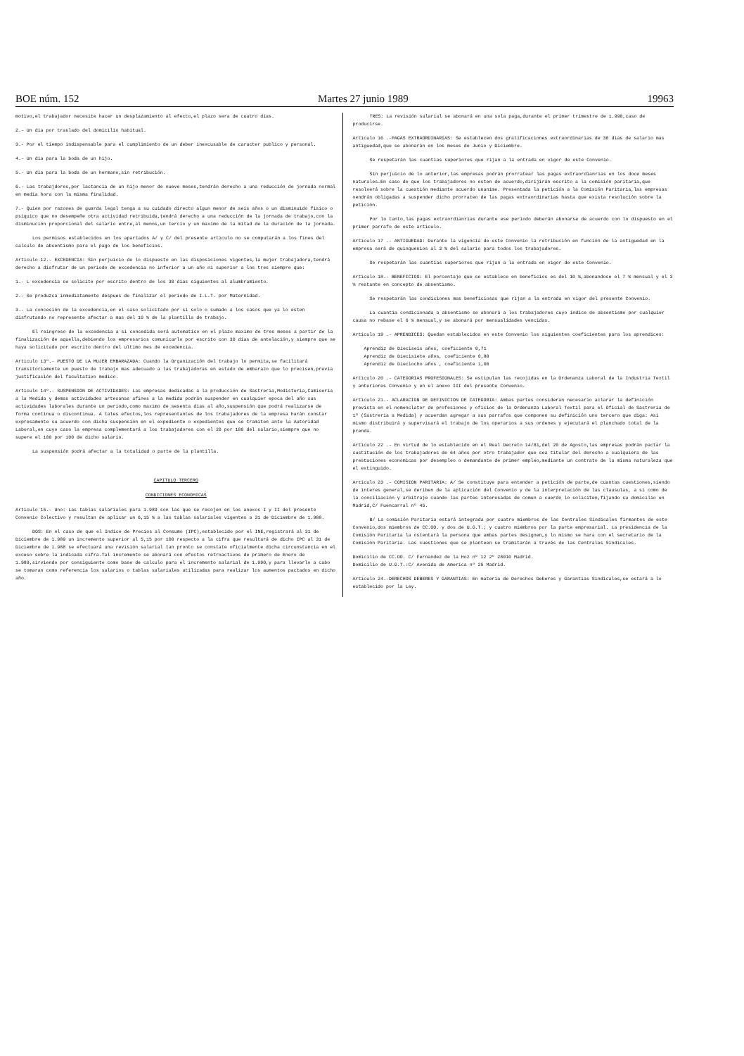BOE núm. 152 Martes 27 junio 1989 19963
motivo,el trabajador necesite hacer un desplazamiento al efecto,el plazo sera de cuatro dias.
2.- Un dia por traslado del domicilio habitual.
3.- Por el tiempo indispensable para el cumplimiento de un deber inexcusable de caracter publico y personal.
4.- Un dia para la boda de un hijo.
5.- Un dia para la boda de un hermano,sin retribución.
6.- Las trabajdores,por lactancia de un hijo menor de nueve meses,tendrán derecho a una reducción de jornada normal en media hora con la misma finalidad.
7.- Quien por razones de guarda legal tenga a su cuidado directo algun menor de seis años o un disminuido fisico o psiquico que no desempeñe otra actividad retribuida,tendrá derecho a una reducción de la jornada de trabajo,con la disminución proporcional del salario entre,al menos,un tercio y un maximo de la mitad de la duración de la jornada.
Los permisos establecidos en los apartados A/ y C/ del presente articulo no se computarán a los fines del calculo de absentismo para el pago de los beneficios.
Articulo 12.- EXCEDENCIA: Sin perjuicio de lo dispuesto en las disposiciones vigentes,la mujer trabajadora,tendrá derecho a disfrutar de un periodo de excedencia no inferior a un año ni superior a los tres siempre que:
1.- L excedencia se solicite por escrito dentro de los 30 dias siguientes al alumbramiento.
2.- Se produzca inmediatamente despues de finalizar el periodo de I.L.T. por Maternidad.
3.- La concesión de la excedencia,en el caso solicitado por si solo o sumado a los casos que ya lo esten disfrutando no represente afectar a mas del 10 % de la plantilla de trabajo.
El reingreso de la excedencia a si concedida será automatico en el plazo maximo de tres meses a partir de la finalización de aquella,debiendo los empresarios comunicarlo por escrito con 30 dias de antelación,y siempre que se haya solicitado por escrito dentro del ultimo mes de excedencia.
Articulo 13º.- PUESTO DE LA MUJER EMBARAZADA: Cuando la Organización del trabajo lo permita,se facilitará transitoriamente un puesto de trabajo mas adecuado a las trabajadoras en estado de embarazo que lo precisen,previa justificación del facultativo medico.
Articulo 14º.- SUSPENSION DE ACTIVIDADES: Las empresas dedicadas a la producción de Sastreria,Modisteria,Camiseria a la Medida y demas actividades artesanas afines a la medida podrán suspender en cualquier epoca del año sus actividades laborales durante un periodo,como maximo de sesenta dias al año,suspensión que podrá realizarse de forma continua o discontinua. A tales efectos,los representantes de los trabajadores de la empresa harán constar expresamente su acuerdo con dicha suspensión en el expediente o expedientes que se tramiten ante la Autoridad Laboral,en cuyo caso la empresa complementará a los trabajadores con el 20 por 100 del salario,siempre que no supere el 100 por 100 de dicho salario.
La suspensión podrá afectar a la totalidad o parte de la plantilla.
CAPITULO TERCERO
CONDICIONES ECONOMICAS
Articulo 15.- Uno: Las tablas salariales para 1.989 son las que se recojen en los anexos I y II del presente Convenio Colectivo y resultan de aplicar un 6,15 % a las tablas salariales vigentes a 31 de Diciembre de 1.988.
DOS: En el caso de que el Indice de Precios al Consumo (IPC),establecido por el INE,registrará al 31 de Diciembre de 1.989 un incremento superior al 5,15 por 100 respecto a la cifra que resultará de dicho IPC al 31 de Diciembre de 1.988 se efectuará una revisión salarial tan pronto se constate oficialmente dicha circunstancia en el exceso sobre la indicada cifra.Tal incremento se abonará con efectos retroactivos de primero de Enero de 1.989,sirviendo por consiguiente como base de calculo para el incremento salarial de 1.990,y para llevarlo a cabo se tomaran como referencia los salarios o tablas salariales utilizadas para realizar los aumentos pactados en dicho año.
TRES: La revisión salarial se abonará en una sola paga,durante el primer trimestre de 1.990,caso de producirse.
Articulo 16 .-PAGAS EXTRAORDINARIAS: Se establecen dos gratificaciones extraordinarias de 30 dias de salario mas antiguedad,que se abonarán en los meses de Junio y Diciembre.
Se respetarán las cuantias superiores que rijan a la entrada en vigor de este Convenio.
Sin perjuicio de lo anterior,las empresas podrán prorratear las pagas extraordianrias en los doce meses naturales.En caso de que los trabajadores no esten de acuerdo,dirijirán escrito a la comisión paritaria,que resolverá sobre la cuestión mediante acuerdo unanime. Presentada la petición a la Comisión Paritaria,las empresas vendrán obligadas a suspender dicho prorrateo de las pagas extraordinarias hasta que exista resolución sobre la petición.
Por lo tanto,las pagas extraordianrias durante ese periodo deberán abonarse de acuerdo con lo dispuesto en el primer parrafo de este articulo.
Articulo 17 .- ANTIGUEDAD: Durante la vigencia de este Convenio la retribución en función de la antiguedad en la empresa será de quinquenios al 3 % del salario para todos los trabajadores.
Se respetarán las cuantias superiores que rijan a la entrada en vigor de este Convenio.
Articulo 18.- BENEFICIOS: El porcentaje que se establece en beneficios es del 10 %,abonandose el 7 % mensual y el 3 % restante en concepto de absentismo.
Se respetarán las condiciones mas beneficiosas que rijan a la entrada en vigor del presente Convenio.
La cuantia condicionada a absentismo se abonará a los trabajadores cuyo indice de absentismo por cualquier causa no rebase el 6 % mensual,y se abonará por mensualidades vencidas.
Articulo 19 .- APRENDICES: Quedan establecidos en este Convenio los siguientes coeficientes para los aprendices:
Aprendiz de Dieciseis años, coeficiente 0,71
Aprendiz de Diecisiete años, coeficiente 0,80
Aprendiz de Dieciocho años , coeficiente 1,00
Articulo 20 .- CATEGORIAS PROFESIONALES: Se estipulan las recojidas en la Ordenanza Laboral de la Industria Textil y anteriores Convenio y en el anexo III del presente Convenio.
Articulo 21.- ACLARACION DE DEFINICION DE CATEGORIA: Ambas partes consideran necesario aclarar la definición prevista en el nomenclator de profesiones y oficios de la Ordenanza Laboral Textil para el Oficial de Sastreria de 1ª (Sastreria a Medida) y acuerdan agregar a sus parrafos que componen su definición uno tercero que diga: Asi mismo distribuirá y supervisará el trabajo de los operarios a sus ordenes y ejecutará el planchado total de la prenda.
Articulo 22 .- En virtud de lo establecido en el Real Decreto 14/81,del 20 de Agosto,las empresas podrán pactar la sustitución de los trabajadores de 64 años por otro trabajador que sea titular del derecho a cualquiera de las prestaciones economicas por desempleo o demandante de primer empleo,mediante un contrato de la misma naturaleza que el extinguido.
Articulo 23 .- COMISION PARITARIA: A/ Se constituye para entender a petición de parte,de cuantas cuestiones,siendo de interes general,se deriben de la aplicación del Convenio y de la interpretación de las clausulas, a si como de la conciliación y arbitraje cuando las partes interesadas de comun a cuerdo lo soliciten,fijando su domicilio en Madrid,C/ Fuencarral nº 45.
B/ La comisión Paritaria estará integrada por cuatro miembros de las Centrales Sindicales firmantes de este Convenio,dos miembros de CC.OO. y dos de U.G.T.; y cuatro miembros por la parte empresarial. La presidencia de la Comisión Paritaria la ostentará la persona que ambas partes designen,y lo mismo se hara con el secretario de la Comisión Paritaria. Las cuestiones que se planteen se tramitarán a través de las Centrales Sindicales.
Domicilio de CC.OO. C/ Fernandez de la Hoz nº 12 2º 28010 Madrid.
Domicilio de U.G.T.:C/ Avenida de America nº 25 Madrid.
Articulo 24.-DERECHOS DEBERES Y GARANTIAS: En materia de Derechos Deberes y Garantias Sindicales,se estará a lo establecido por la Ley.